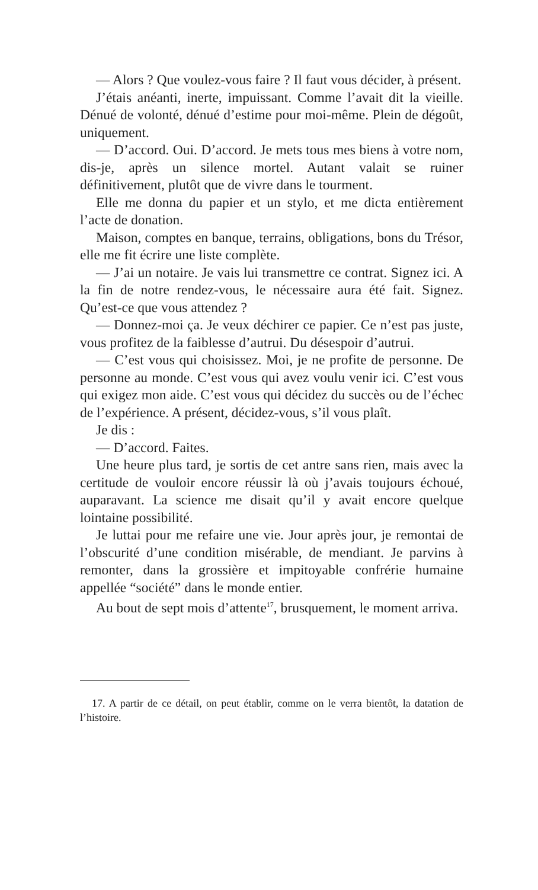— Alors ? Que voulez-vous faire ? Il faut vous décider, à présent.
J’étais anéanti, inerte, impuissant. Comme l’avait dit la vieille. Dénué de volonté, dénué d’estime pour moi-même. Plein de dégoût, uniquement.
— D’accord. Oui. D’accord. Je mets tous mes biens à votre nom, dis-je, après un silence mortel. Autant valait se ruiner définitivement, plutôt que de vivre dans le tourment.
Elle me donna du papier et un stylo, et me dicta entièrement l’acte de donation.
Maison, comptes en banque, terrains, obligations, bons du Trésor, elle me fit écrire une liste complète.
— J’ai un notaire. Je vais lui transmettre ce contrat. Signez ici. A la fin de notre rendez-vous, le nécessaire aura été fait. Signez. Qu’est-ce que vous attendez ?
— Donnez-moi ça. Je veux déchirer ce papier. Ce n’est pas juste, vous profitez de la faiblesse d’autrui. Du désespoir d’autrui.
— C’est vous qui choisissez. Moi, je ne profite de personne. De personne au monde. C’est vous qui avez voulu venir ici. C’est vous qui exigez mon aide. C’est vous qui décidez du succès ou de l’échec de l’expérience. A présent, décidez-vous, s’il vous plaît.
Je dis :
— D’accord. Faites.
Une heure plus tard, je sortis de cet antre sans rien, mais avec la certitude de vouloir encore réussir là où j’avais toujours échoué, auparavant. La science me disait qu’il y avait encore quelque lointaine possibilité.
Je luttai pour me refaire une vie. Jour après jour, je remontai de l’obscurité d’une condition misérable, de mendiant. Je parvins à remonter, dans la grossière et impitoyable confrérie humaine appellée “société” dans le monde entier.
Au bout de sept mois d’attente<sup>17</sup>, brusquement, le moment arriva.
17. A partir de ce détail, on peut établir, comme on le verra bientôt, la datation de l’histoire.